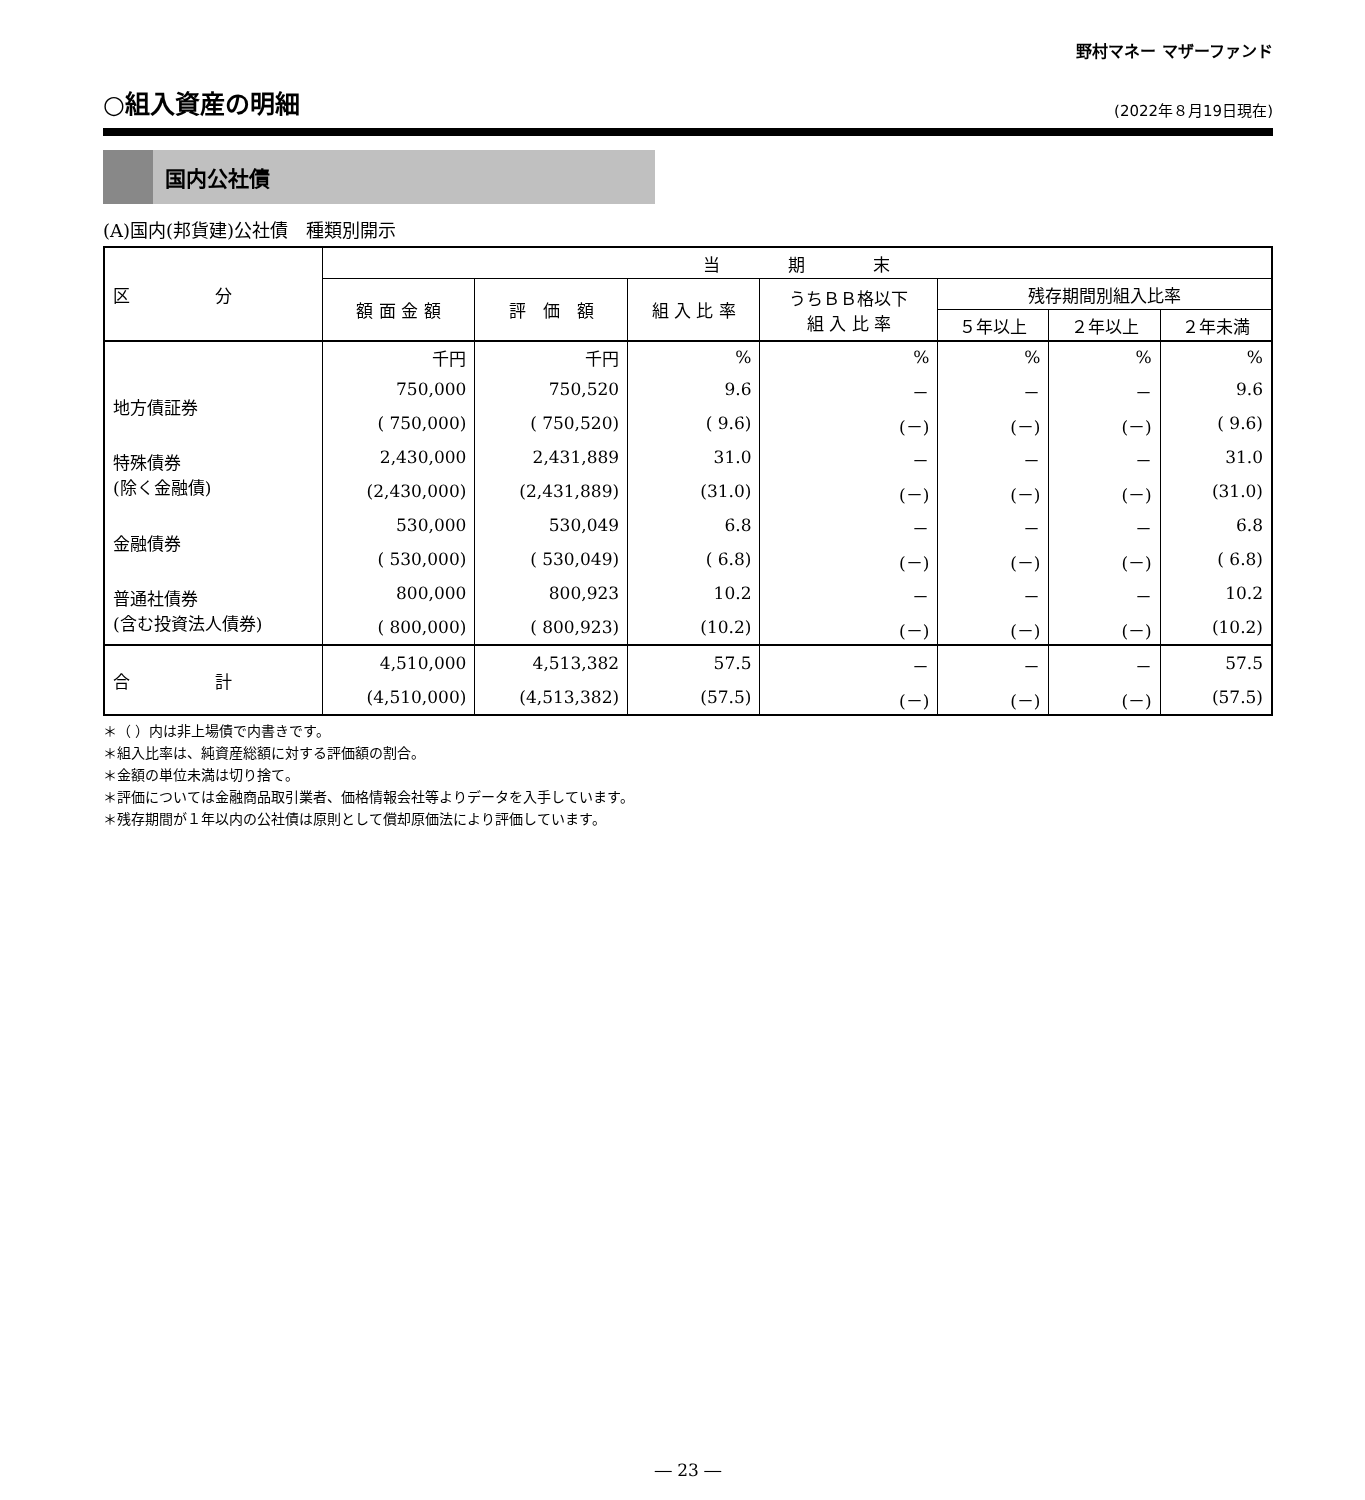野村マネー マザーファンド
○組入資産の明細 (2022年８月19日現在)
国内公社債
(A)国内(邦貨建)公社債　種類別開示
| 区 分 | 当 期 末 | | | | | | |
| --- | --- | --- | --- | --- | --- | --- | --- |
| | 額 面 金 額 | 評 価 額 | 組 入 比 率 | うちＢＢ格以下 組 入 比 率 | 残存期間別組入比率 | | |
| | | | | | ５年以上 | ２年以上 | ２年未満 |
| | 千円 | 千円 | % | % | % | % | % |
| 地方債証券 | 750,000 | 750,520 | 9.6 | － | － | － | 9.6 |
| | ( 750,000) | ( 750,520) | ( 9.6) | (－) | (－) | (－) | ( 9.6) |
| 特殊債券 (除く金融債) | 2,430,000 | 2,431,889 | 31.0 | － | － | － | 31.0 |
| | (2,430,000) | (2,431,889) | (31.0) | (－) | (－) | (－) | (31.0) |
| 金融債券 | 530,000 | 530,049 | 6.8 | － | － | － | 6.8 |
| | ( 530,000) | ( 530,049) | ( 6.8) | (－) | (－) | (－) | ( 6.8) |
| 普通社債券 (含む投資法人債券) | 800,000 | 800,923 | 10.2 | － | － | － | 10.2 |
| | ( 800,000) | ( 800,923) | (10.2) | (－) | (－) | (－) | (10.2) |
| 合 計 | 4,510,000 | 4,513,382 | 57.5 | － | － | － | 57.5 |
| | (4,510,000) | (4,513,382) | (57.5) | (－) | (－) | (－) | (57.5) |
＊（ ）内は非上場債で内書きです。
＊組入比率は、純資産総額に対する評価額の割合。
＊金額の単位未満は切り捨て。
＊評価については金融商品取引業者、価格情報会社等よりデータを入手しています。
＊残存期間が１年以内の公社債は原則として償却原価法により評価しています。
― 23 ―